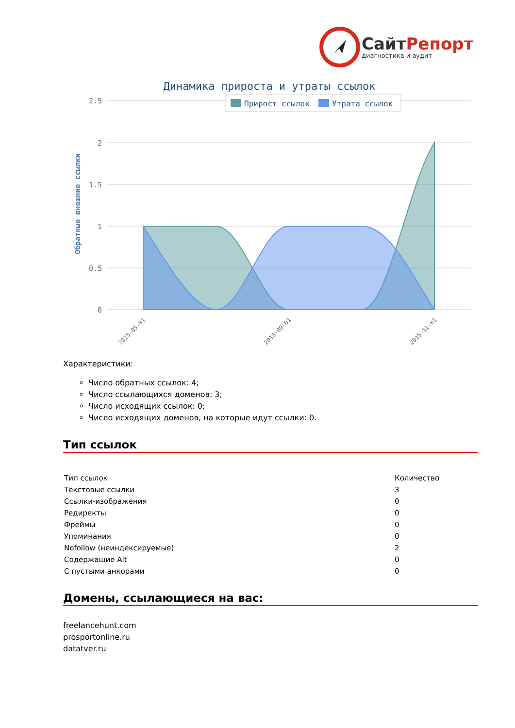Сайт Репорт
диагностика и аудит
Динамика прироста и утраты ссылок
Прирост ссылок
Утрата ссылок
2.5
2
1.5
1
0.5
0
Обратные внешние ссылки
2015-05-01
2015-09-01
2015-11-01
Характеристики:
Число обратных ссылок: 4;
Число ссылающихся доменов: 3;
Число исходящих ссылок: 0;
Число исходящих доменов, на которые идут ссылки: 0.
Тип ссылок
| Тип ссылок | Количество |
| Текстовые ссылки | 3 |
| Ссылки-изображения | 0 |
| Редиректы | 0 |
| Фреймы | 0 |
| Упоминания | 0 |
| Nofollow (неиндексируемые) | 2 |
| Содержащие Alt | 0 |
| С пустыми анкорами | 0 |
Домены, ссылающиеся на вас:
freelancehunt.com
prosportonline.ru
datatver.ru